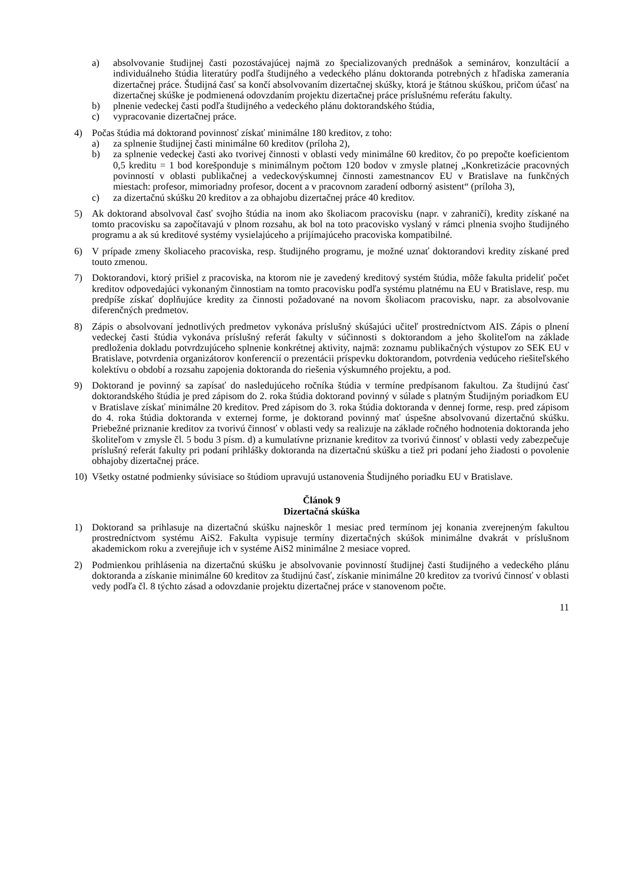a) absolvovanie študijnej časti pozostávajúcej najmä zo špecializovaných prednášok a seminárov, konzultácií a individuálneho štúdia literatúry podľa študijného a vedeckého plánu doktoranda potrebných z hľadiska zamerania dizertačnej práce. Študijná časť sa končí absolvovaním dizertačnej skúšky, ktorá je štátnou skúškou, pričom účasť na dizertačnej skúške je podmienená odovzdaním projektu dizertačnej práce príslušnému referátu fakulty.
b) plnenie vedeckej časti podľa študijného a vedeckého plánu doktorandského štúdia,
c) vypracovanie dizertačnej práce.
4) Počas štúdia má doktorand povinnosť získať minimálne 180 kreditov, z toho:
a) za splnenie študijnej časti minimálne 60 kreditov (príloha 2),
b) za splnenie vedeckej časti ako tvorivej činnosti v oblasti vedy minimálne 60 kreditov, čo po prepočte koeficientom 0,5 kreditu = 1 bod korešponduje s minimálnym počtom 120 bodov v zmysle platnej „Konkretizácie pracovných povinností v oblasti publikačnej a vedeckovýskumnej činnosti zamestnancov EU v Bratislave na funkčných miestach: profesor, mimoriadny profesor, docent a v pracovnom zaradení odborný asistent“ (príloha 3),
c) za dizertačnú skúšku 20 kreditov a za obhajobu dizertačnej práce 40 kreditov.
5) Ak doktorand absolvoval časť svojho štúdia na inom ako školiacom pracovisku (napr. v zahraničí), kredity získané na tomto pracovisku sa započítavajú v plnom rozsahu, ak bol na toto pracovisko vyslaný v rámci plnenia svojho študijného programu a ak sú kreditové systémy vysielajúceho a prijímajúceho pracoviska kompatibilné.
6) V prípade zmeny školiaceho pracoviska, resp. študijného programu, je možné uznať doktorandovi kredity získané pred touto zmenou.
7) Doktorandovi, ktorý prišiel z pracoviska, na ktorom nie je zavedený kreditový systém štúdia, môže fakulta prideliť počet kreditov odpovedajúci vykonaným činnostiam na tomto pracovisku podľa systému platnému na EU v Bratislave, resp. mu predpíše získať doplňujúce kredity za činnosti požadované na novom školiacom pracovisku, napr. za absolvovanie diferenčných predmetov.
8) Zápis o absolvovaní jednotlivých predmetov vykonáva príslušný skúšajúci učiteľ prostredníctvom AIS. Zápis o plnení vedeckej časti štúdia vykonáva príslušný referát fakulty v súčinnosti s doktorandom a jeho školiteľom na základe predloženia dokladu potvrdzujúceho splnenie konkrétnej aktivity, najmä: zoznamu publikačných výstupov zo SEK EU v Bratislave, potvrdenia organizátorov konferencií o prezentácii príspevku doktorandom, potvrdenia vedúceho riešiteľského kolektívu o období a rozsahu zapojenia doktoranda do riešenia výskumného projektu, a pod.
9) Doktorand je povinný sa zapísať do nasledujúceho ročníka štúdia v termíne predpísanom fakultou. Za študijnú časť doktorandského štúdia je pred zápisom do 2. roka štúdia doktorand povinný v súlade s platným Študijným poriadkom EU v Bratislave získať minimálne 20 kreditov. Pred zápisom do 3. roka štúdia doktoranda v dennej forme, resp. pred zápisom do 4. roka štúdia doktoranda v externej forme, je doktorand povinný mať úspešne absolvovanú dizertačnú skúšku. Priebežné priznanie kreditov za tvorivú činnosť v oblasti vedy sa realizuje na základe ročného hodnotenia doktoranda jeho školiteľom v zmysle čl. 5 bodu 3 písm. d) a kumulatívne priznanie kreditov za tvorivú činnosť v oblasti vedy zabezpečuje príslušný referát fakulty pri podaní prihlášky doktoranda na dizertačnú skúšku a tiež pri podaní jeho žiadosti o povolenie obhajoby dizertačnej práce.
10) Všetky ostatné podmienky súvisiace so štúdiom upravujú ustanovenia Študijného poriadku EU v Bratislave.
Článok 9
Dizertačná skúška
1) Doktorand sa prihlasuje na dizertačnú skúšku najneskôr 1 mesiac pred termínom jej konania zverejneným fakultou prostredníctvom systému AiS2. Fakulta vypisuje termíny dizertačných skúšok minimálne dvakrát v príslušnom akademickom roku a zverejňuje ich v systéme AiS2 minimálne 2 mesiace vopred.
2) Podmienkou prihlásenia na dizertačnú skúšku je absolvovanie povinností študijnej časti študijného a vedeckého plánu doktoranda a získanie minimálne 60 kreditov za študijnú časť, získanie minimálne 20 kreditov za tvorivú činnosť v oblasti vedy podľa čl. 8 týchto zásad a odovzdanie projektu dizertačnej práce v stanovenom počte.
11